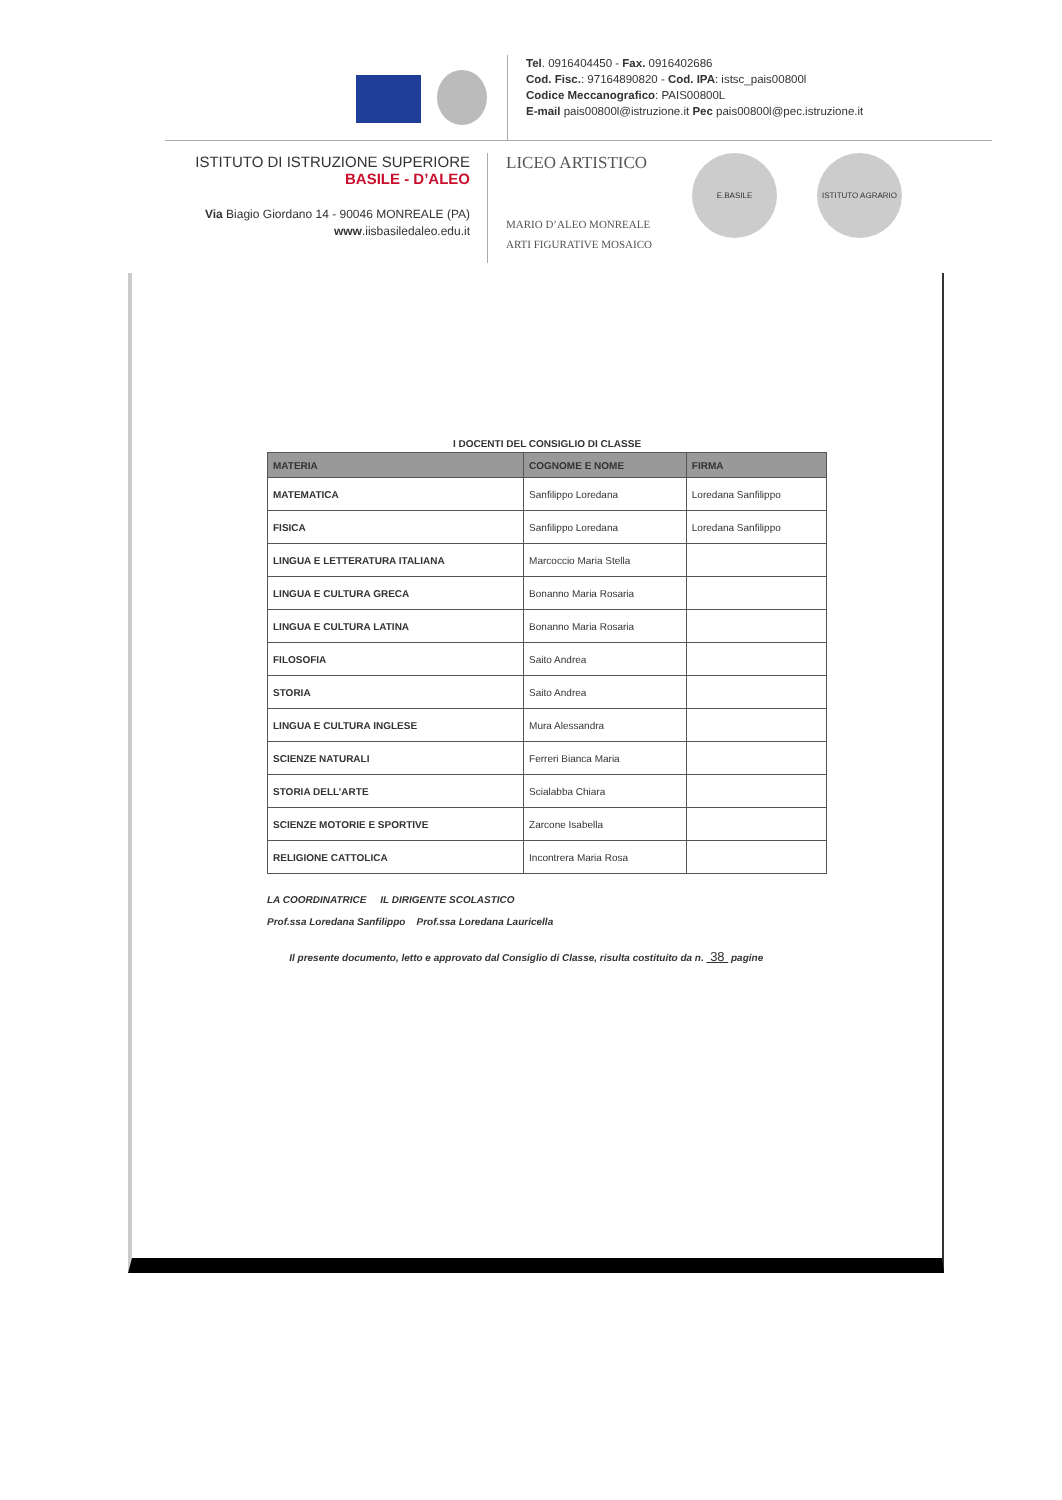Tel. 0916404450 - Fax. 0916402686
Cod. Fisc.: 97164890820 - Cod. IPA: istsc_pais00800l
Codice Meccanografico: PAIS00800L
E-mail pais00800l@istruzione.it Pec pais00800l@pec.istruzione.it
ISTITUTO DI ISTRUZIONE SUPERIORE
BASILE - D’ALEO
Via Biagio Giordano 14 - 90046 MONREALE (PA)
www.iisbasiledaleo.edu.it
LICEO ARTISTICO
MARIO D’ALEO MONREALE
ARTI FIGURATIVE MOSAICO
E.BASILE ISTITUTO AGRARIO
I DOCENTI DEL CONSIGLIO DI CLASSE
| MATERIA | COGNOME E NOME | FIRMA |
| --- | --- | --- |
| MATEMATICA | Sanfilippo Loredana | Loredana Sanfilippo |
| FISICA | Sanfilippo Loredana | Loredana Sanfilippo |
| LINGUA E LETTERATURA ITALIANA | Marcoccio Maria Stella | |
| LINGUA E CULTURA GRECA | Bonanno Maria Rosaria | |
| LINGUA E CULTURA LATINA | Bonanno Maria Rosaria | |
| FILOSOFIA | Saito Andrea | |
| STORIA | Saito Andrea | |
| LINGUA E CULTURA INGLESE | Mura Alessandra | |
| SCIENZE NATURALI | Ferreri Bianca Maria | |
| STORIA DELL’ARTE | Scialabba Chiara | |
| SCIENZE MOTORIE E SPORTIVE | Zarcone Isabella | |
| RELIGIONE CATTOLICA | Incontrera Maria Rosa | |
LA COORDINATRICE IL DIRIGENTE SCOLASTICO
Prof.ssa Loredana Sanfilippo Prof.ssa Loredana Lauricella
Il presente documento, letto e approvato dal Consiglio di Classe, risulta costituito da n. 38 pagine